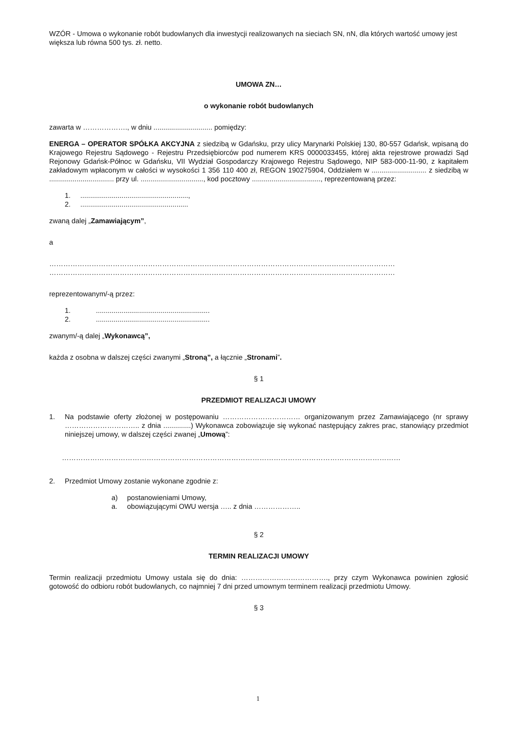WZÓR - Umowa o wykonanie robót budowlanych dla inwestycji realizowanych na sieciach SN, nN, dla których wartość umowy jest większa lub równa 500 tys. zł. netto.
UMOWA ZN…
o wykonanie robót budowlanych
zawarta w ………………., w dniu .............................. pomiędzy:
ENERGA – OPERATOR SPÓŁKA AKCYJNA z siedzibą w Gdańsku, przy ulicy Marynarki Polskiej 130, 80-557 Gdańsk, wpisaną do Krajowego Rejestru Sądowego - Rejestru Przedsiębiorców pod numerem KRS 0000033455, której akta rejestrowe prowadzi Sąd Rejonowy Gdańsk-Północ w Gdańsku, VII Wydział Gospodarczy Krajowego Rejestru Sądowego, NIP 583-000-11-90, z kapitałem zakładowym wpłaconym w całości w wysokości 1 356 110 400 zł, REGON 190275904, Oddziałem w ............................ z siedzibą w ................................. przy ul. ................................, kod pocztowy ..................................., reprezentowaną przez:
1........................................................,
2........................................................
zwaną dalej „Zamawiającym”,
a
………………………………………………………………………………………………………………………………… …………………………………………………………………………………………………………………………………
reprezentowanym/-ą przez:
1...........................................................
2...........................................................
zwanym/-ą dalej „Wykonawcą”,
każda z osobna w dalszej części zwanymi „Stroną”, a łącznie „Stronami”.
§ 1
PRZEDMIOT REALIZACJI UMOWY
1. Na podstawie oferty złożonej w postępowaniu …………………………… organizowanym przez Zamawiającego (nr sprawy ………………………….. z dnia ..............) Wykonawca zobowiązuje się wykonać następujący zakres prac, stanowiący przedmiot niniejszej umowy, w dalszej części zwanej „Umową”:
………………………………………………………………………………………………………………………………
2. Przedmiot Umowy zostanie wykonane zgodnie z:
a) postanowieniami Umowy,
a. obowiązującymi OWU wersja ….. z dnia ………………..
§ 2
TERMIN REALIZACJI UMOWY
Termin realizacji przedmiotu Umowy ustala się do dnia: ………………………………., przy czym Wykonawca powinien zgłosić gotowość do odbioru robót budowlanych, co najmniej 7 dni przed umownym terminem realizacji przedmiotu Umowy.
§ 3
1